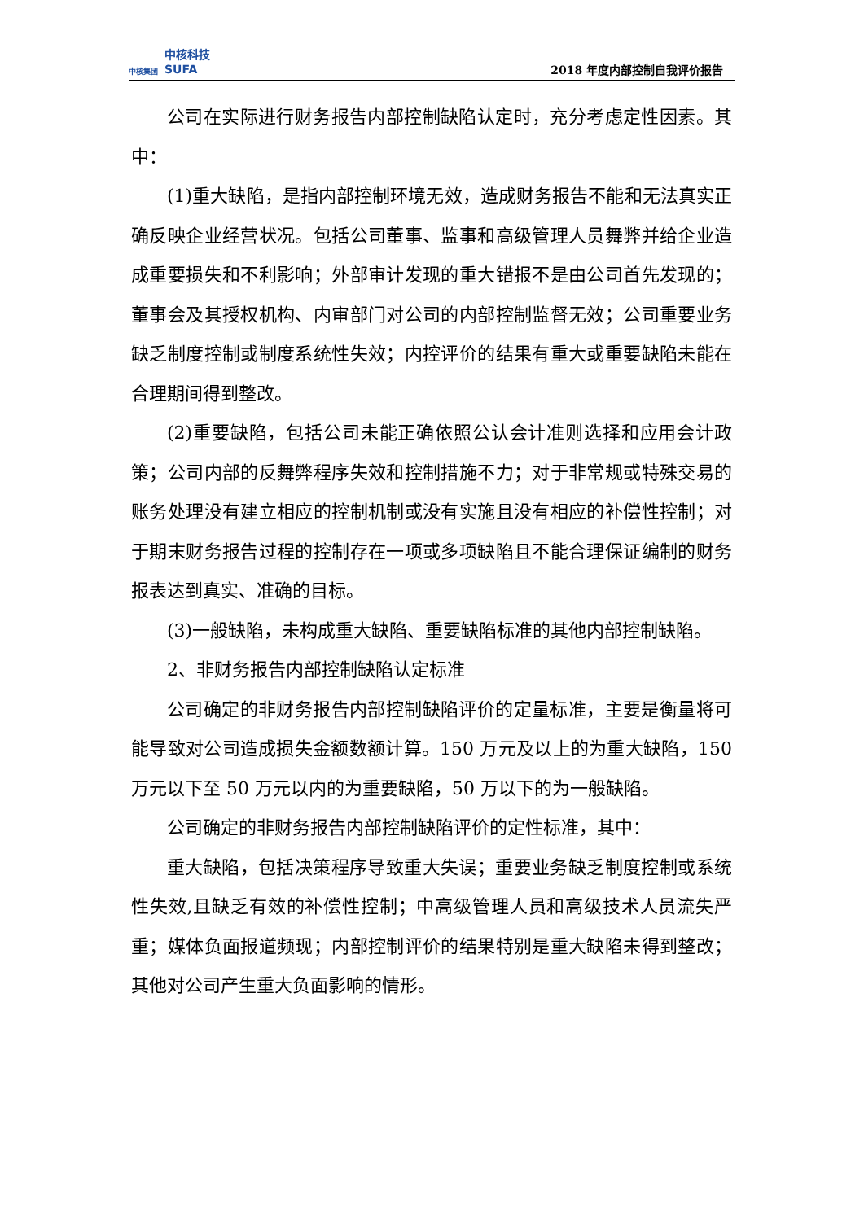中核集团 中核科技
SUFA
2018 年度内部控制自我评价报告
公司在实际进行财务报告内部控制缺陷认定时，充分考虑定性因素。其中：
(1)重大缺陷，是指内部控制环境无效，造成财务报告不能和无法真实正确反映企业经营状况。包括公司董事、监事和高级管理人员舞弊并给企业造成重要损失和不利影响；外部审计发现的重大错报不是由公司首先发现的；董事会及其授权机构、内审部门对公司的内部控制监督无效；公司重要业务缺乏制度控制或制度系统性失效；内控评价的结果有重大或重要缺陷未能在合理期间得到整改。
(2)重要缺陷，包括公司未能正确依照公认会计准则选择和应用会计政策；公司内部的反舞弊程序失效和控制措施不力；对于非常规或特殊交易的账务处理没有建立相应的控制机制或没有实施且没有相应的补偿性控制；对于期末财务报告过程的控制存在一项或多项缺陷且不能合理保证编制的财务报表达到真实、准确的目标。
(3)一般缺陷，未构成重大缺陷、重要缺陷标准的其他内部控制缺陷。
2、非财务报告内部控制缺陷认定标准
公司确定的非财务报告内部控制缺陷评价的定量标准，主要是衡量将可能导致对公司造成损失金额数额计算。150 万元及以上的为重大缺陷，150 万元以下至 50 万元以内的为重要缺陷，50 万以下的为一般缺陷。
公司确定的非财务报告内部控制缺陷评价的定性标准，其中：
重大缺陷，包括决策程序导致重大失误；重要业务缺乏制度控制或系统性失效,且缺乏有效的补偿性控制；中高级管理人员和高级技术人员流失严重；媒体负面报道频现；内部控制评价的结果特别是重大缺陷未得到整改；其他对公司产生重大负面影响的情形。